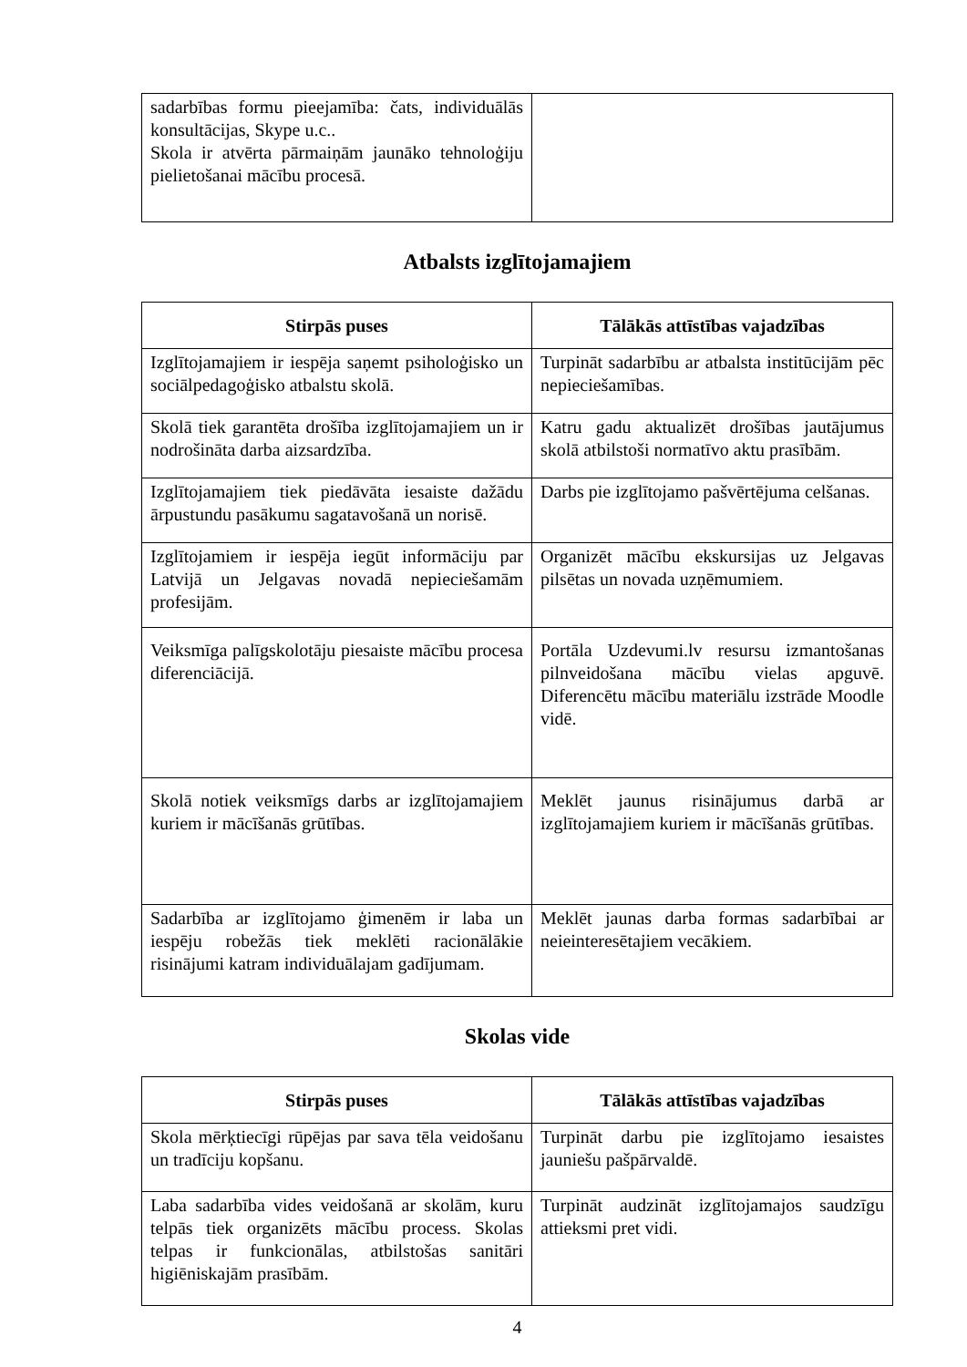| sadarbības formu pieejamība: čats, individuālās konsultācijas, Skype u.c.. Skola ir atvērta pārmaiņām jaunāko tehnoloģiju pielietošanai mācību procesā. | |
Atbalsts izglītojamajiem
| Stirpās puses | Tālākās attīstības vajadzības |
| --- | --- |
| Izglītojamajiem ir iespēja saņemt psiholoģisko un sociālpedagoģisko atbalstu skolā. | Turpināt sadarbību ar atbalsta institūcijām pēc nepieciešamības. |
| Skolā tiek garantēta drošība izglītojamajiem un ir nodrošināta darba aizsardzība. | Katru gadu aktualizēt drošības jautājumus skolā atbilstoši normatīvo aktu prasībām. |
| Izglītojamajiem tiek piedāvāta iesaiste dažādu ārpustundu pasākumu sagatavošanā un norisē. | Darbs pie izglītojamo pašvērtējuma celšanas. |
| Izglītojamiem ir iespēja iegūt informāciju par Latvijā un Jelgavas novadā nepieciešamām profesijām. | Organizēt mācību ekskursijas uz Jelgavas pilsētas un novada uzņēmumiem. |
| Veiksmīga palīgskolotāju piesaiste mācību procesa diferenciācijā. | Portāla Uzdevumi.lv resursu izmantošanas pilnveidošana mācību vielas apguvē. Diferencētu mācību materiālu izstrāde Moodle vidē. |
| Skolā notiek veiksmīgs darbs ar izglītojamajiem kuriem ir mācīšanās grūtības. | Meklēt jaunus risinājumus darbā ar izglītojamajiem kuriem ir mācīšanās grūtības. |
| Sadarbība ar izglītojamo ģimenēm ir laba un iespēju robežās tiek meklēti racionālākie risinājumi katram individuālajam gadījumam. | Meklēt jaunas darba formas sadarbībai ar neieinteresētajiem vecākiem. |
Skolas vide
| Stirpās puses | Tālākās attīstības vajadzības |
| --- | --- |
| Skola mērķtiecīgi rūpējas par sava tēla veidošanu un tradīciju kopšanu. | Turpināt darbu pie izglītojamo iesaistes jauniešu pašpārvaldē. |
| Laba sadarbība vides veidošanā ar skolām, kuru telpās tiek organizēts mācību process. Skolas telpas ir funkcionālas, atbilstošas sanitāri higiēniskajām prasībām. | Turpināt audzināt izglītojamajos saudzīgu attieksmi pret vidi. |
4